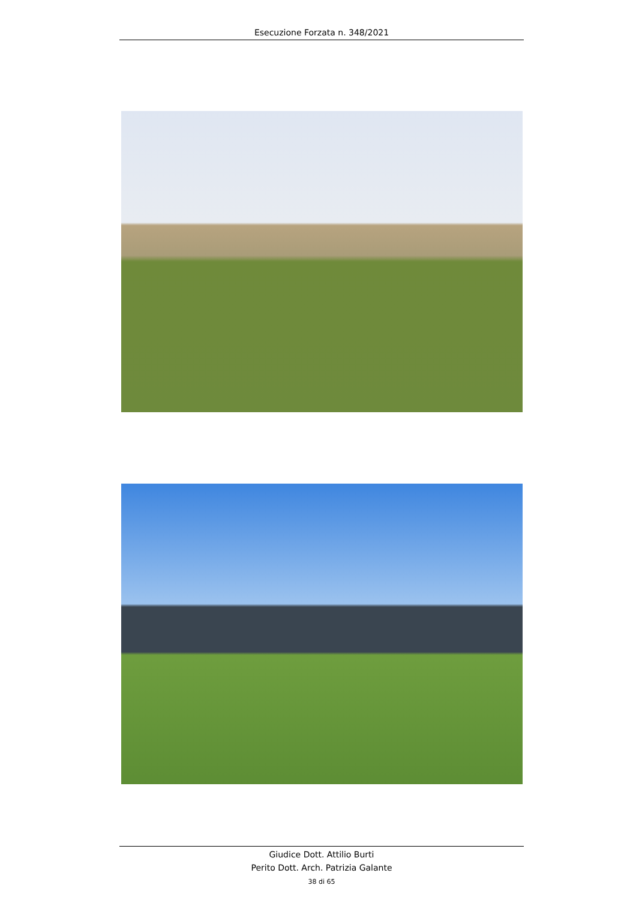Esecuzione Forzata n. 348/2021
Giudice Dott. Attilio Burti
Perito Dott. Arch. Patrizia Galante
38 di 65